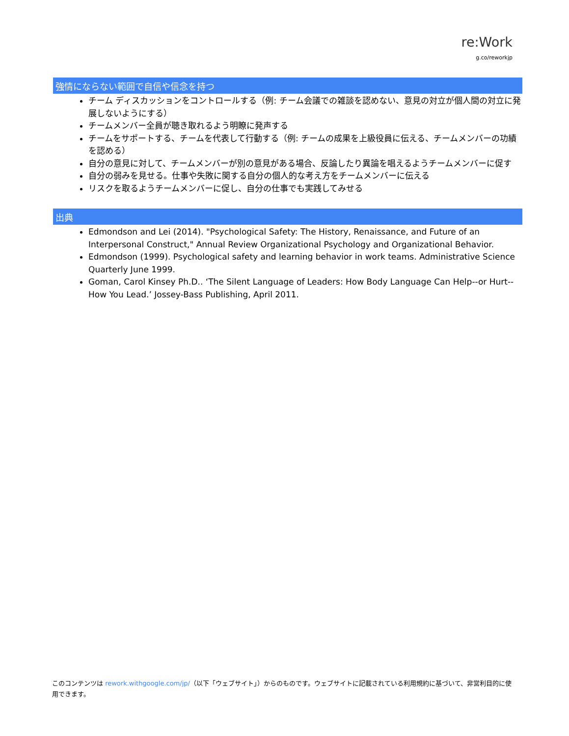re:Work
g.co/reworkjp
強情にならない範囲で自信や信念を持つ
チーム ディスカッションをコントロールする（例: チーム会議での雑談を認めない、意見の対立が個人間の対立に発展しないようにする）
チームメンバー全員が聴き取れるよう明瞭に発声する
チームをサポートする、チームを代表して行動する（例: チームの成果を上級役員に伝える、チームメンバーの功績を認める）
自分の意見に対して、チームメンバーが別の意見がある場合、反論したり異論を唱えるようチームメンバーに促す
自分の弱みを見せる。仕事や失敗に関する自分の個人的な考え方をチームメンバーに伝える
リスクを取るようチームメンバーに促し、自分の仕事でも実践してみせる
出典
Edmondson and Lei (2014). "Psychological Safety: The History, Renaissance, and Future of an Interpersonal Construct," Annual Review Organizational Psychology and Organizational Behavior.
Edmondson (1999). Psychological safety and learning behavior in work teams. Administrative Science Quarterly June 1999.
Goman, Carol Kinsey Ph.D.. ‘The Silent Language of Leaders: How Body Language Can Help--or Hurt--How You Lead.’ Jossey-Bass Publishing, April 2011.
このコンテンツは rework.withgoogle.com/jp/（以下「ウェブサイト」）からのものです。ウェブサイトに記載されている利用規約に基づいて、非営利目的に使用できます。